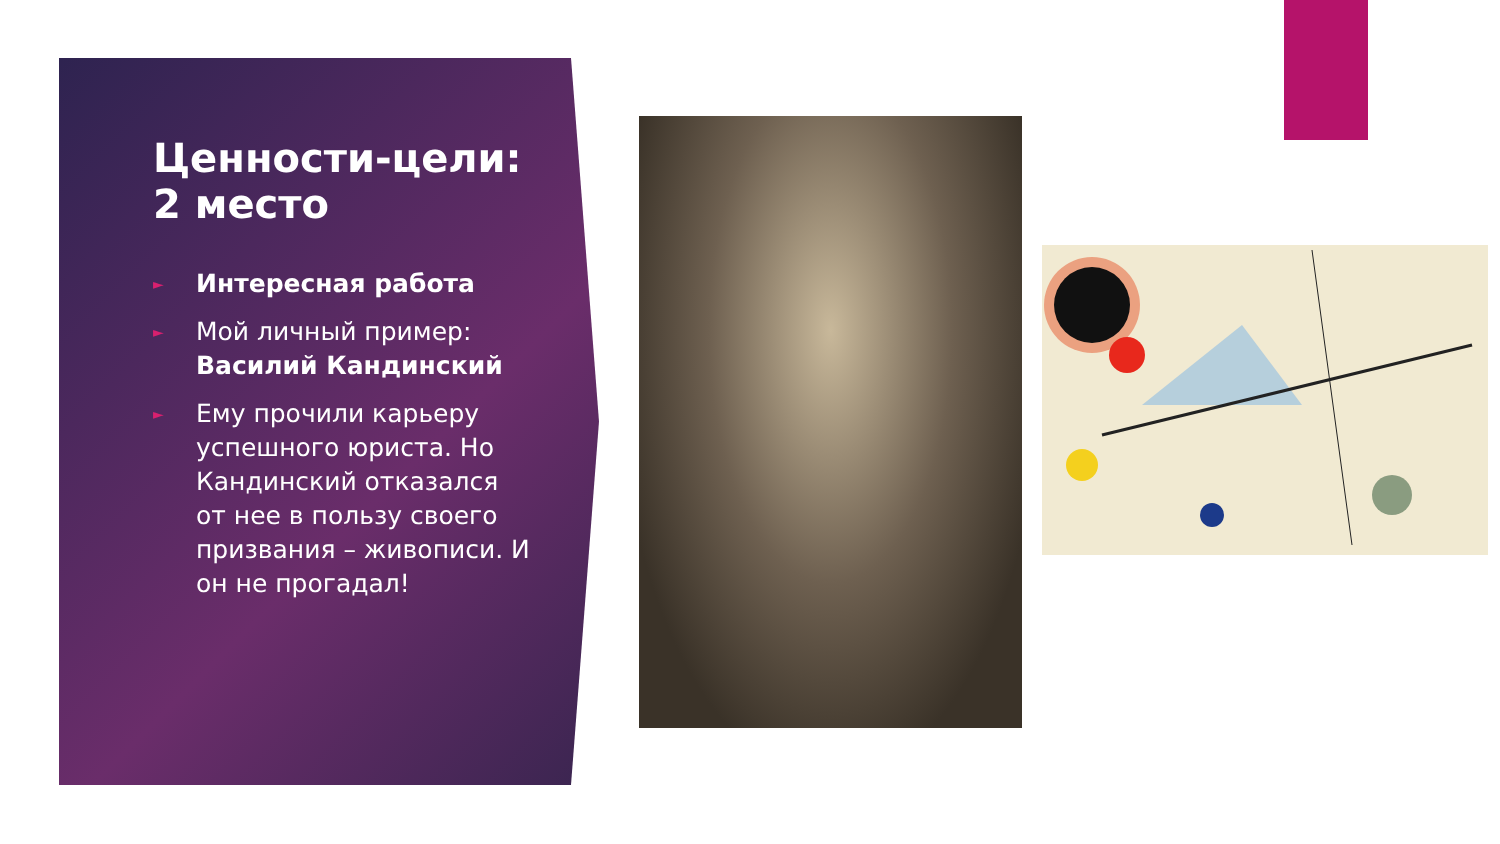Ценности-цели: 2 место
► Интересная работа
► Мой личный пример: Василий Кандинский
► Ему прочили карьеру успешного юриста. Но Кандинский отказался от нее в пользу своего призвания – живописи. И он не прогадал!